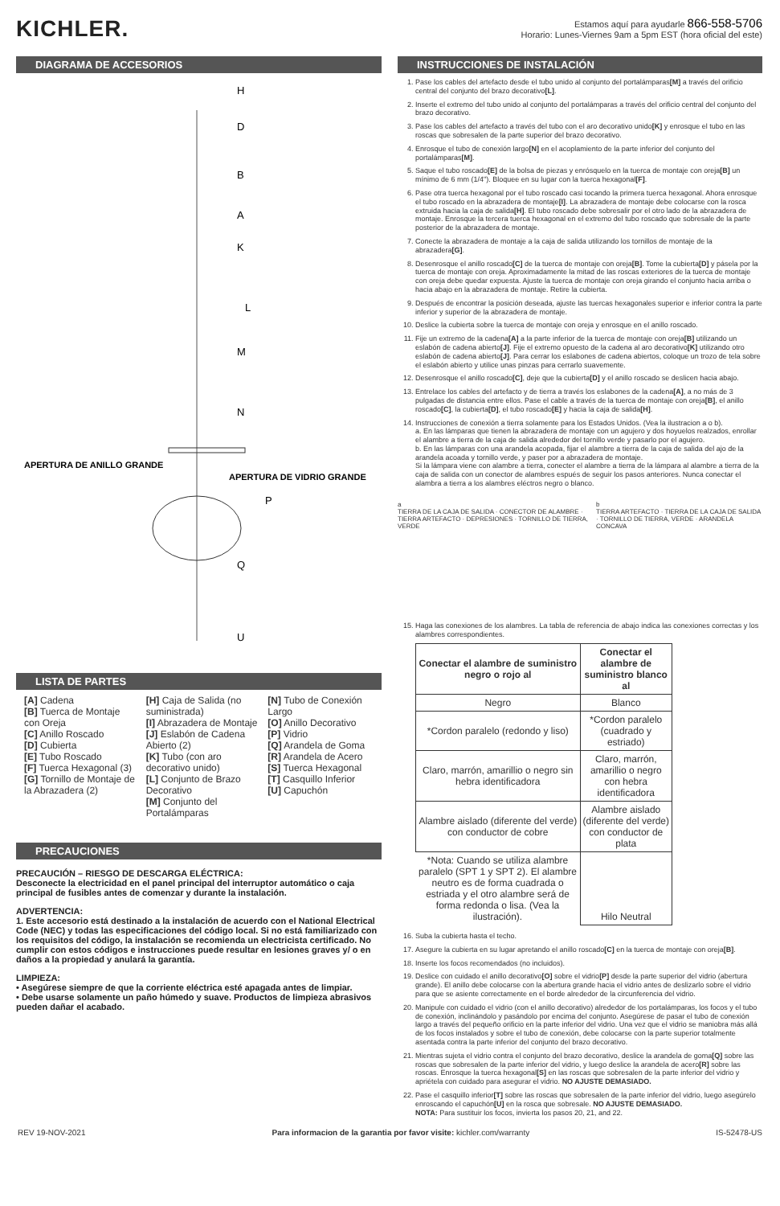KICHLER.
Estamos aquí para ayudarle 866-558-5706
Horario: Lunes-Viernes 9am a 5pm EST (hora oficial del este)
DIAGRAMA DE ACCESORIOS
H
D
B
A
K
L
M
N
APERTURA DE ANILLO GRANDE
APERTURA DE VIDRIO GRANDE
P
Q
U
LISTA DE PARTES
[A] Cadena
[B] Tuerca de Montaje con Oreja
[C] Anillo Roscado
[D] Cubierta
[E] Tubo Roscado
[F] Tuerca Hexagonal (3)
[G] Tornillo de Montaje de la Abrazadera (2)
[H] Caja de Salida (no suministrada)
[I] Abrazadera de Montaje
[J] Eslabón de Cadena Abierto (2)
[K] Tubo (con aro decorativo unido)
[L] Conjunto de Brazo Decorativo
[M] Conjunto del Portalámparas
[N] Tubo de Conexión Largo
[O] Anillo Decorativo
[P] Vidrio
[Q] Arandela de Goma
[R] Arandela de Acero
[S] Tuerca Hexagonal
[T] Casquillo Inferior
[U] Capuchón
PRECAUCIONES
PRECAUCIÓN – RIESGO DE DESCARGA ELÉCTRICA:
Desconecte la electricidad en el panel principal del interruptor automático o caja principal de fusibles antes de comenzar y durante la instalación.
ADVERTENCIA:
1. Este accesorio está destinado a la instalación de acuerdo con el National Electrical Code (NEC) y todas las especificaciones del código local. Si no está familiarizado con los requisitos del código, la instalación se recomienda un electricista certificado. No cumplir con estos códigos e instrucciones puede resultar en lesiones graves y/ o en daños a la propiedad y anulará la garantía.
LIMPIEZA:
• Asegúrese siempre de que la corriente eléctrica esté apagada antes de limpiar.
• Debe usarse solamente un paño húmedo y suave. Productos de limpieza abrasivos pueden dañar el acabado.
INSTRUCCIONES DE INSTALACIÓN
1. Pase los cables del artefacto desde el tubo unido al conjunto del portalámparas[M] a través del orificio central del conjunto del brazo decorativo[L].
2. Inserte el extremo del tubo unido al conjunto del portalámparas a través del orificio central del conjunto del brazo decorativo.
3. Pase los cables del artefacto a través del tubo con el aro decorativo unido[K] y enrosque el tubo en las roscas que sobresalen de la parte superior del brazo decorativo.
4. Enrosque el tubo de conexión largo[N] en el acoplamiento de la parte inferior del conjunto del portalámparas[M].
5. Saque el tubo roscado[E] de la bolsa de piezas y enrósquelo en la tuerca de montaje con oreja[B] un mínimo de 6 mm (1/4"). Bloquee en su lugar con la tuerca hexagonal[F].
6. Pase otra tuerca hexagonal por el tubo roscado casi tocando la primera tuerca hexagonal. Ahora enrosque el tubo roscado en la abrazadera de montaje[I]. La abrazadera de montaje debe colocarse con la rosca extruida hacia la caja de salida[H]. El tubo roscado debe sobresalir por el otro lado de la abrazadera de montaje. Enrosque la tercera tuerca hexagonal en el extremo del tubo roscado que sobresale de la parte posterior de la abrazadera de montaje.
7. Conecte la abrazadera de montaje a la caja de salida utilizando los tornillos de montaje de la abrazadera[G].
8. Desenrosque el anillo roscado[C] de la tuerca de montaje con oreja[B]. Tome la cubierta[D] y pásela por la tuerca de montaje con oreja. Aproximadamente la mitad de las roscas exteriores de la tuerca de montaje con oreja debe quedar expuesta. Ajuste la tuerca de montaje con oreja girando el conjunto hacia arriba o hacia abajo en la abrazadera de montaje. Retire la cubierta.
9. Después de encontrar la posición deseada, ajuste las tuercas hexagonales superior e inferior contra la parte inferior y superior de la abrazadera de montaje.
10. Deslice la cubierta sobre la tuerca de montaje con oreja y enrosque en el anillo roscado.
11. Fije un extremo de la cadena[A] a la parte inferior de la tuerca de montaje con oreja[B] utilizando un eslabón de cadena abierto[J]. Fije el extremo opuesto de la cadena al aro decorativo[K] utilizando otro eslabón de cadena abierto[J]. Para cerrar los eslabones de cadena abiertos, coloque un trozo de tela sobre el eslabón abierto y utilice unas pinzas para cerrarlo suavemente.
12. Desenrosque el anillo roscado[C], deje que la cubierta[D] y el anillo roscado se deslicen hacia abajo.
13. Entrelace los cables del artefacto y de tierra a través los eslabones de la cadena[A], a no más de 3 pulgadas de distancia entre ellos. Pase el cable a través de la tuerca de montaje con oreja[B], el anillo roscado[C], la cubierta[D], el tubo roscado[E] y hacia la caja de salida[H].
14. Instrucciones de conexión a tierra solamente para los Estados Unidos. (Vea la ilustracion a o b).
a. En las lámparas que tienen la abrazadera de montaje con un agujero y dos hoyuelos realzados, enrollar el alambre a tierra de la caja de salida alrededor del tornillo verde y pasarlo por el agujero.
b. En las lámparas con una arandela acopada, fijar el alambre a tierra de la caja de salida del ajo de la arandela acoada y tornillo verde, y paser por a abrazadera de montaje.
Si la lámpara viene con alambre a tierra, conecter el alambre a tierra de la lámpara al alambre a tierra de la caja de salida con un conector de alambres espués de seguir los pasos anteriores. Nunca conectar el alambra a tierra a los alambres eléctros negro o blanco.
a
TIERRA DE LA CAJA DE SALIDA · CONECTOR DE ALAMBRE · TIERRA ARTEFACTO · DEPRESIONES · TORNILLO DE TIERRA, VERDE
b
TIERRA ARTEFACTO · TIERRA DE LA CAJA DE SALIDA · TORNILLO DE TIERRA, VERDE · ARANDELA CONCAVA
15. Haga las conexiones de los alambres. La tabla de referencia de abajo indica las conexiones correctas y los alambres correspondientes.
| Conectar el alambre de suministro negro o rojo al | Conectar el alambre de suministro blanco al |
| --- | --- |
| Negro | Blanco |
| *Cordon paralelo (redondo y liso) | *Cordon paralelo (cuadrado y estriado) |
| Claro, marrón, amarillio o negro sin hebra identificadora | Claro, marrón, amarillio o negro con hebra identificadora |
| Alambre aislado (diferente del verde) con conductor de cobre | Alambre aislado (diferente del verde) con conductor de plata |
| *Nota: Cuando se utiliza alambre paralelo (SPT 1 y SPT 2). El alambre neutro es de forma cuadrada o estriada y el otro alambre será de forma redonda o lisa. (Vea la ilustración). | Hilo Neutral |
16. Suba la cubierta hasta el techo.
17. Asegure la cubierta en su lugar apretando el anillo roscado[C] en la tuerca de montaje con oreja[B].
18. Inserte los focos recomendados (no incluidos).
19. Deslice con cuidado el anillo decorativo[O] sobre el vidrio[P] desde la parte superior del vidrio (abertura grande). El anillo debe colocarse con la abertura grande hacia el vidrio antes de deslizarlo sobre el vidrio para que se asiente correctamente en el borde alrededor de la circunferencia del vidrio.
20. Manipule con cuidado el vidrio (con el anillo decorativo) alrededor de los portalámparas, los focos y el tubo de conexión, inclinándolo y pasándolo por encima del conjunto. Asegúrese de pasar el tubo de conexión largo a través del pequeño orificio en la parte inferior del vidrio. Una vez que el vidrio se maniobra más allá de los focos instalados y sobre el tubo de conexión, debe colocarse con la parte superior totalmente asentada contra la parte inferior del conjunto del brazo decorativo.
21. Mientras sujeta el vidrio contra el conjunto del brazo decorativo, deslice la arandela de goma[Q] sobre las roscas que sobresalen de la parte inferior del vidrio, y luego deslice la arandela de acero[R] sobre las roscas. Enrosque la tuerca hexagonal[S] en las roscas que sobresalen de la parte inferior del vidrio y apriétela con cuidado para asegurar el vidrio. NO AJUSTE DEMASIADO.
22. Pase el casquillo inferior[T] sobre las roscas que sobresalen de la parte inferior del vidrio, luego asegúrelo enroscando el capuchón[U] en la rosca que sobresale. NO AJUSTE DEMASIADO.
NOTA: Para sustituir los focos, invierta los pasos 20, 21, and 22.
REV 19-NOV-2021 Para informacion de la garantia por favor visite: kichler.com/warranty IS-52478-US